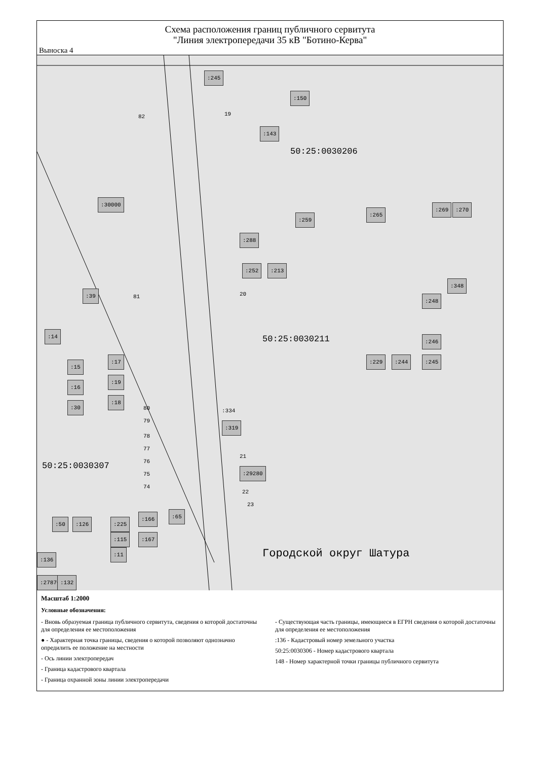Схема расположения границ публичного сервитута
"Линия электропередачи 35 кВ "Ботино-Керва"
Выноска 4
:245
:150
:143
82 19
50:25:0030206
:30000
:259
:265
:269:270
:288
:252:213
:348:248
:39
81 20
:14
50:25:0030211 :246:245 :229:244
:15:16:30
:17:19:18
80
79
78
77
76
75
74
:334:319
50:25:0030307
21:29280
22
23
:166:65:167
:225:115:11
:50:126
:136:27870:132
Городской округ Шатура
Масштаб 1:2000
Условные обозначения:
- Вновь образуемая граница публичного сервитута, сведения о которой достаточны для определения ее местоположения
● - Характерная точка границы, сведения о которой позволяют однозначно опредилить ее положение на местности
- Ось линии электропередач
- Граница кадастрового квартала
- Граница охранной зоны линии электропередачи
- Существующая часть границы, имеющиеся в ЕГРН сведения о которой достаточны для определения ее местоположения
:136 - Кадастровый номер земельного участка
50:25:0030306 - Номер кадастрового квартала
148 - Номер характерной точки границы публичного сервитута